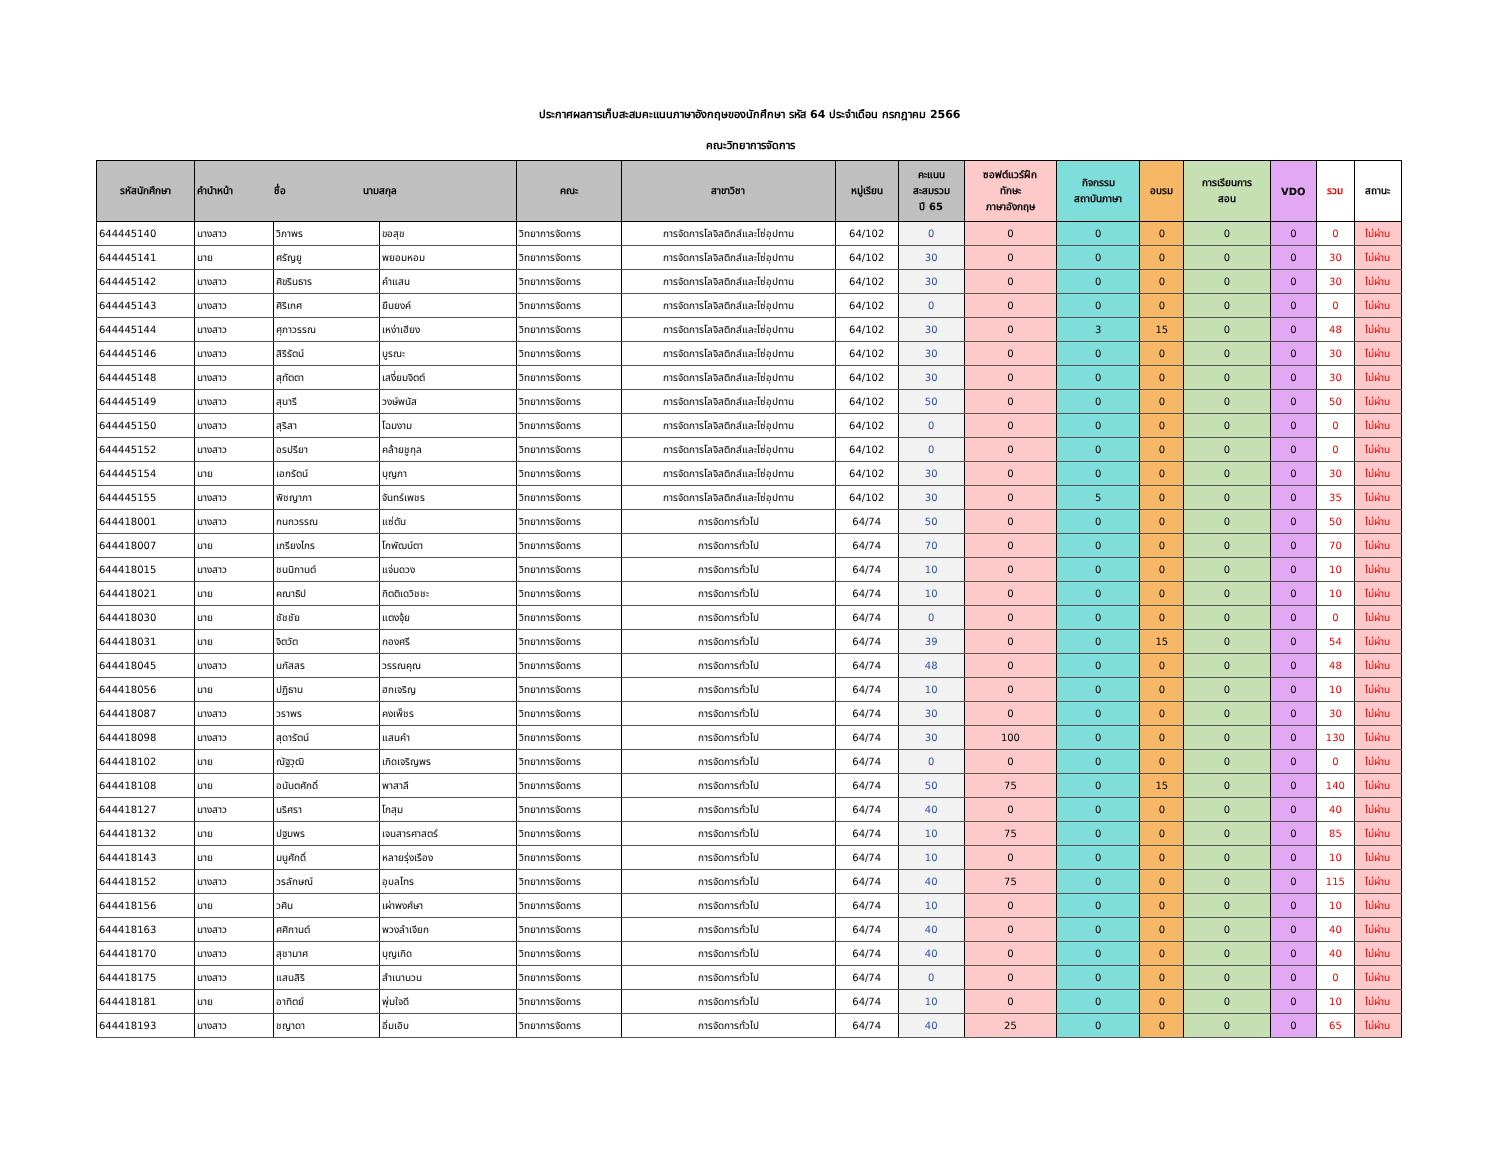ประกาศผลการเก็บสะสมคะแนนภาษาอังกฤษของนักศึกษา รหัส 64 ประจำเดือน กรกฎาคม 2566
คณะวิทยาการจัดการ
| รหัสนักศึกษา | คำนำหน้า ชื่อ นามสกุล | | | คณะ | สาขาวิชา | หมู่เรียน | คะแนน สะสมรวม ปี 65 | ซอฟต์แวร์ฝึก ทักษะ ภาษาอังกฤษ | กิจกรรม สถาบันภาษา | อบรม | การเรียนการ สอน | VDO | รวม | สถานะ |
| --- | --- | --- | --- | --- | --- | --- | --- | --- | --- | --- | --- | --- | --- | --- |
| 644445140 | นางสาว | วิภาพร | ขอสุข | วิทยาการจัดการ | การจัดการโลจิสติกส์และโซ่อุปทาน | 64/102 | 0 | 0 | 0 | 0 | 0 | 0 | 0 | ไม่ผ่าน |
| 644445141 | นาย | ศรัญยู | พยอมหอม | วิทยาการจัดการ | การจัดการโลจิสติกส์และโซ่อุปทาน | 64/102 | 30 | 0 | 0 | 0 | 0 | 0 | 30 | ไม่ผ่าน |
| 644445142 | นางสาว | ศิขรินธาร | คำแสน | วิทยาการจัดการ | การจัดการโลจิสติกส์และโซ่อุปทาน | 64/102 | 30 | 0 | 0 | 0 | 0 | 0 | 30 | ไม่ผ่าน |
| 644445143 | นางสาว | ศิริเกศ | ยืนยงค์ | วิทยาการจัดการ | การจัดการโลจิสติกส์และโซ่อุปทาน | 64/102 | 0 | 0 | 0 | 0 | 0 | 0 | 0 | ไม่ผ่าน |
| 644445144 | นางสาว | ศุภาวรรณ | เหง่าเฮียง | วิทยาการจัดการ | การจัดการโลจิสติกส์และโซ่อุปทาน | 64/102 | 30 | 0 | 3 | 15 | 0 | 0 | 48 | ไม่ผ่าน |
| 644445146 | นางสาว | สิริรัตน์ | บูรณะ | วิทยาการจัดการ | การจัดการโลจิสติกส์และโซ่อุปทาน | 64/102 | 30 | 0 | 0 | 0 | 0 | 0 | 30 | ไม่ผ่าน |
| 644445148 | นางสาว | สุทัตตา | เสงี่ยมจิตต์ | วิทยาการจัดการ | การจัดการโลจิสติกส์และโซ่อุปทาน | 64/102 | 30 | 0 | 0 | 0 | 0 | 0 | 30 | ไม่ผ่าน |
| 644445149 | นางสาว | สุนารี | วงษ์พนัส | วิทยาการจัดการ | การจัดการโลจิสติกส์และโซ่อุปทาน | 64/102 | 50 | 0 | 0 | 0 | 0 | 0 | 50 | ไม่ผ่าน |
| 644445150 | นางสาว | สุริสา | โฉมงาม | วิทยาการจัดการ | การจัดการโลจิสติกส์และโซ่อุปทาน | 64/102 | 0 | 0 | 0 | 0 | 0 | 0 | 0 | ไม่ผ่าน |
| 644445152 | นางสาว | อรปรียา | คล้ายชูกุล | วิทยาการจัดการ | การจัดการโลจิสติกส์และโซ่อุปทาน | 64/102 | 0 | 0 | 0 | 0 | 0 | 0 | 0 | ไม่ผ่าน |
| 644445154 | นาย | เอกรัตน์ | บุญภา | วิทยาการจัดการ | การจัดการโลจิสติกส์และโซ่อุปทาน | 64/102 | 30 | 0 | 0 | 0 | 0 | 0 | 30 | ไม่ผ่าน |
| 644445155 | นางสาว | พิชญาภา | จันทร์เพชร | วิทยาการจัดการ | การจัดการโลจิสติกส์และโซ่อุปทาน | 64/102 | 30 | 0 | 5 | 0 | 0 | 0 | 35 | ไม่ผ่าน |
| 644418001 | นางสาว | กนกวรรณ | แซ่ตัน | วิทยาการจัดการ | การจัดการทั่วไป | 64/74 | 50 | 0 | 0 | 0 | 0 | 0 | 50 | ไม่ผ่าน |
| 644418007 | นาย | เกรียงไกร | โกพัฒน์ตา | วิทยาการจัดการ | การจัดการทั่วไป | 64/74 | 70 | 0 | 0 | 0 | 0 | 0 | 70 | ไม่ผ่าน |
| 644418015 | นางสาว | ชนนิกานต์ | แจ่มดวง | วิทยาการจัดการ | การจัดการทั่วไป | 64/74 | 10 | 0 | 0 | 0 | 0 | 0 | 10 | ไม่ผ่าน |
| 644418021 | นาย | คณาธิป | กิตติเดวิชชะ | วิทยาการจัดการ | การจัดการทั่วไป | 64/74 | 10 | 0 | 0 | 0 | 0 | 0 | 10 | ไม่ผ่าน |
| 644418030 | นาย | ชัชชัย | แตงจุ้ย | วิทยาการจัดการ | การจัดการทั่วไป | 64/74 | 0 | 0 | 0 | 0 | 0 | 0 | 0 | ไม่ผ่าน |
| 644418031 | นาย | จิตวัต | กองศรี | วิทยาการจัดการ | การจัดการทั่วไป | 64/74 | 39 | 0 | 0 | 15 | 0 | 0 | 54 | ไม่ผ่าน |
| 644418045 | นางสาว | นภัสสร | วรรณคุณ | วิทยาการจัดการ | การจัดการทั่วไป | 64/74 | 48 | 0 | 0 | 0 | 0 | 0 | 48 | ไม่ผ่าน |
| 644418056 | นาย | ปฏิธาน | ฮกเจริญ | วิทยาการจัดการ | การจัดการทั่วไป | 64/74 | 10 | 0 | 0 | 0 | 0 | 0 | 10 | ไม่ผ่าน |
| 644418087 | นางสาว | วราพร | คงเพ็ชร | วิทยาการจัดการ | การจัดการทั่วไป | 64/74 | 30 | 0 | 0 | 0 | 0 | 0 | 30 | ไม่ผ่าน |
| 644418098 | นางสาว | สุดารัตน์ | แสนคำ | วิทยาการจัดการ | การจัดการทั่วไป | 64/74 | 30 | 100 | 0 | 0 | 0 | 0 | 130 | ไม่ผ่าน |
| 644418102 | นาย | ณัฐวุฒิ | เกิดเจริญพร | วิทยาการจัดการ | การจัดการทั่วไป | 64/74 | 0 | 0 | 0 | 0 | 0 | 0 | 0 | ไม่ผ่าน |
| 644418108 | นาย | อนันตศักดิ์ | พาสาลี | วิทยาการจัดการ | การจัดการทั่วไป | 64/74 | 50 | 75 | 0 | 15 | 0 | 0 | 140 | ไม่ผ่าน |
| 644418127 | นางสาว | นริศรา | โกสุม | วิทยาการจัดการ | การจัดการทั่วไป | 64/74 | 40 | 0 | 0 | 0 | 0 | 0 | 40 | ไม่ผ่าน |
| 644418132 | นาย | ปฐมพร | เจนสารศาสตร์ | วิทยาการจัดการ | การจัดการทั่วไป | 64/74 | 10 | 75 | 0 | 0 | 0 | 0 | 85 | ไม่ผ่าน |
| 644418143 | นาย | มนูศักดิ์ | หลายรุ่งเรือง | วิทยาการจัดการ | การจัดการทั่วไป | 64/74 | 10 | 0 | 0 | 0 | 0 | 0 | 10 | ไม่ผ่าน |
| 644418152 | นางสาว | วรลักษณ์ | อุบลไทร | วิทยาการจัดการ | การจัดการทั่วไป | 64/74 | 40 | 75 | 0 | 0 | 0 | 0 | 115 | ไม่ผ่าน |
| 644418156 | นาย | วศิน | เผ่าพงศ์ษา | วิทยาการจัดการ | การจัดการทั่วไป | 64/74 | 10 | 0 | 0 | 0 | 0 | 0 | 10 | ไม่ผ่าน |
| 644418163 | นางสาว | ศศิกานต์ | พวงลำเจียก | วิทยาการจัดการ | การจัดการทั่วไป | 64/74 | 40 | 0 | 0 | 0 | 0 | 0 | 40 | ไม่ผ่าน |
| 644418170 | นางสาว | สุชามาศ | บุญเกิด | วิทยาการจัดการ | การจัดการทั่วไป | 64/74 | 40 | 0 | 0 | 0 | 0 | 0 | 40 | ไม่ผ่าน |
| 644418175 | นางสาว | แสนสิริ | สำเนานวน | วิทยาการจัดการ | การจัดการทั่วไป | 64/74 | 0 | 0 | 0 | 0 | 0 | 0 | 0 | ไม่ผ่าน |
| 644418181 | นาย | อาทิตย์ | พุ่มใจดี | วิทยาการจัดการ | การจัดการทั่วไป | 64/74 | 10 | 0 | 0 | 0 | 0 | 0 | 10 | ไม่ผ่าน |
| 644418193 | นางสาว | ชญาดา | อิ่มเอิบ | วิทยาการจัดการ | การจัดการทั่วไป | 64/74 | 40 | 25 | 0 | 0 | 0 | 0 | 65 | ไม่ผ่าน |